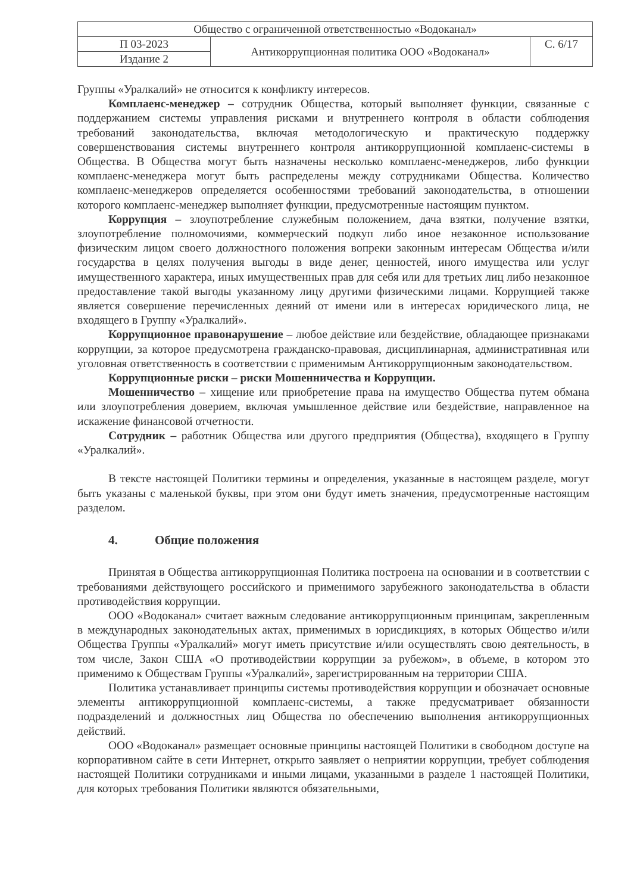| Общество с ограниченной ответственностью «Водоканал» | | |
| П 03-2023 | Антикоррупционная политика ООО «Водоканал» | С. 6/17 |
| Издание 2 | | |
Группы «Уралкалий» не относится к конфликту интересов.
Комплаенс-менеджер – сотрудник Общества, который выполняет функции, связанные с поддержанием системы управления рисками и внутреннего контроля в области соблюдения требований законодательства, включая методологическую и практическую поддержку совершенствования системы внутреннего контроля антикоррупционной комплаенс-системы в Общества. В Общества могут быть назначены несколько комплаенс-менеджеров, либо функции комплаенс-менеджера могут быть распределены между сотрудниками Общества. Количество комплаенс-менеджеров определяется особенностями требований законодательства, в отношении которого комплаенс-менеджер выполняет функции, предусмотренные настоящим пунктом.
Коррупция – злоупотребление служебным положением, дача взятки, получение взятки, злоупотребление полномочиями, коммерческий подкуп либо иное незаконное использование физическим лицом своего должностного положения вопреки законным интересам Общества и/или государства в целях получения выгоды в виде денег, ценностей, иного имущества или услуг имущественного характера, иных имущественных прав для себя или для третьих лиц либо незаконное предоставление такой выгоды указанному лицу другими физическими лицами. Коррупцией также является совершение перечисленных деяний от имени или в интересах юридического лица, не входящего в Группу «Уралкалий».
Коррупционное правонарушение – любое действие или бездействие, обладающее признаками коррупции, за которое предусмотрена гражданско-правовая, дисциплинарная, административная или уголовная ответственность в соответствии с применимым Антикоррупционным законодательством.
Коррупционные риски – риски Мошенничества и Коррупции.
Мошенничество – хищение или приобретение права на имущество Общества путем обмана или злоупотребления доверием, включая умышленное действие или бездействие, направленное на искажение финансовой отчетности.
Сотрудник – работник Общества или другого предприятия (Общества), входящего в Группу «Уралкалий».
В тексте настоящей Политики термины и определения, указанные в настоящем разделе, могут быть указаны с маленькой буквы, при этом они будут иметь значения, предусмотренные настоящим разделом.
4. Общие положения
Принятая в Общества антикоррупционная Политика построена на основании и в соответствии с требованиями действующего российского и применимого зарубежного законодательства в области противодействия коррупции.
ООО «Водоканал» считает важным следование антикоррупционным принципам, закрепленным в международных законодательных актах, применимых в юрисдикциях, в которых Общество и/или Общества Группы «Уралкалий» могут иметь присутствие и/или осуществлять свою деятельность, в том числе, Закон США «О противодействии коррупции за рубежом», в объеме, в котором это применимо к Обществам Группы «Уралкалий», зарегистрированным на территории США.
Политика устанавливает принципы системы противодействия коррупции и обозначает основные элементы антикоррупционной комплаенс-системы, а также предусматривает обязанности подразделений и должностных лиц Общества по обеспечению выполнения антикоррупционных действий.
ООО «Водоканал» размещает основные принципы настоящей Политики в свободном доступе на корпоративном сайте в сети Интернет, открыто заявляет о неприятии коррупции, требует соблюдения настоящей Политики сотрудниками и иными лицами, указанными в разделе 1 настоящей Политики, для которых требования Политики являются обязательными,